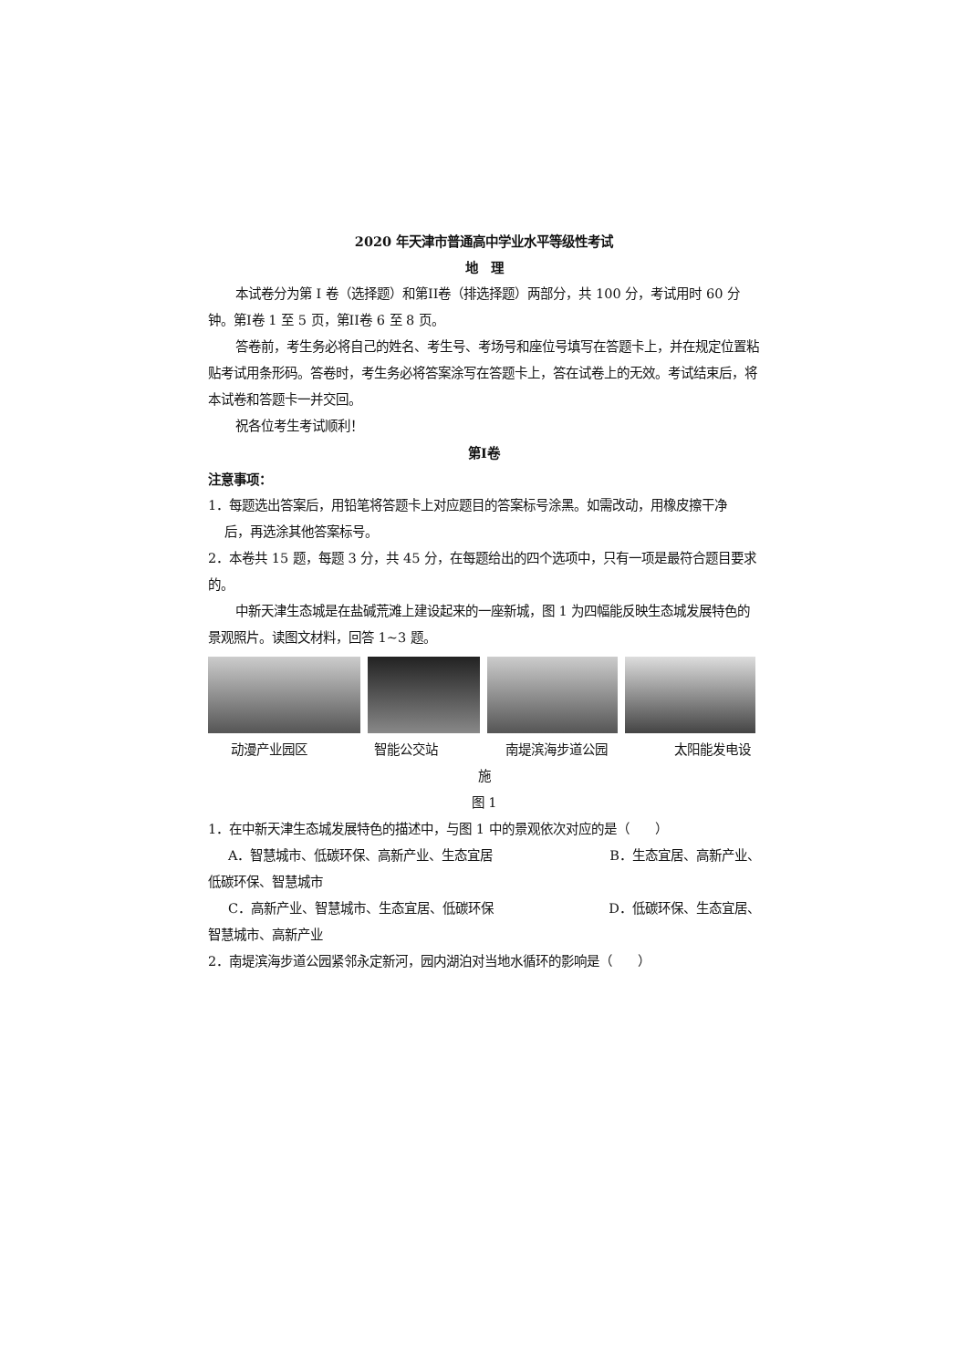2020 年天津市普通高中学业水平等级性考试
地　理
本试卷分为第 I 卷（选择题）和第II卷（排选择题）两部分，共 100 分，考试用时 60 分钟。第I卷 1 至 5 页，第II卷 6 至 8 页。
答卷前，考生务必将自己的姓名、考生号、考场号和座位号填写在答题卡上，并在规定位置粘贴考试用条形码。答卷时，考生务必将答案涂写在答题卡上，答在试卷上的无效。考试结束后，将本试卷和答题卡一并交回。
祝各位考生考试顺利！
第I卷
注意事项：
1．每题选出答案后，用铅笔将答题卡上对应题目的答案标号涂黑。如需改动，用橡皮擦干净
后，再选涂其他答案标号。
2．本卷共 15 题，每题 3 分，共 45 分，在每题给出的四个选项中，只有一项是最符合题目要求的。
中新天津生态城是在盐碱荒滩上建设起来的一座新城，图 1 为四幅能反映生态城发展特色的景观照片。读图文材料，回答 1~3 题。
动漫产业园区 智能公交站 南堤滨海步道公园 太阳能发电设
施
图 1
1．在中新天津生态城发展特色的描述中，与图 1 中的景观依次对应的是（　　）
A．智慧城市、低碳环保、高新产业、生态宜居 B．生态宜居、高新产业、
低碳环保、智慧城市
C．高新产业、智慧城市、生态宜居、低碳环保 D．低碳环保、生态宜居、
智慧城市、高新产业
2．南堤滨海步道公园紧邻永定新河，园内湖泊对当地水循环的影响是（　　）